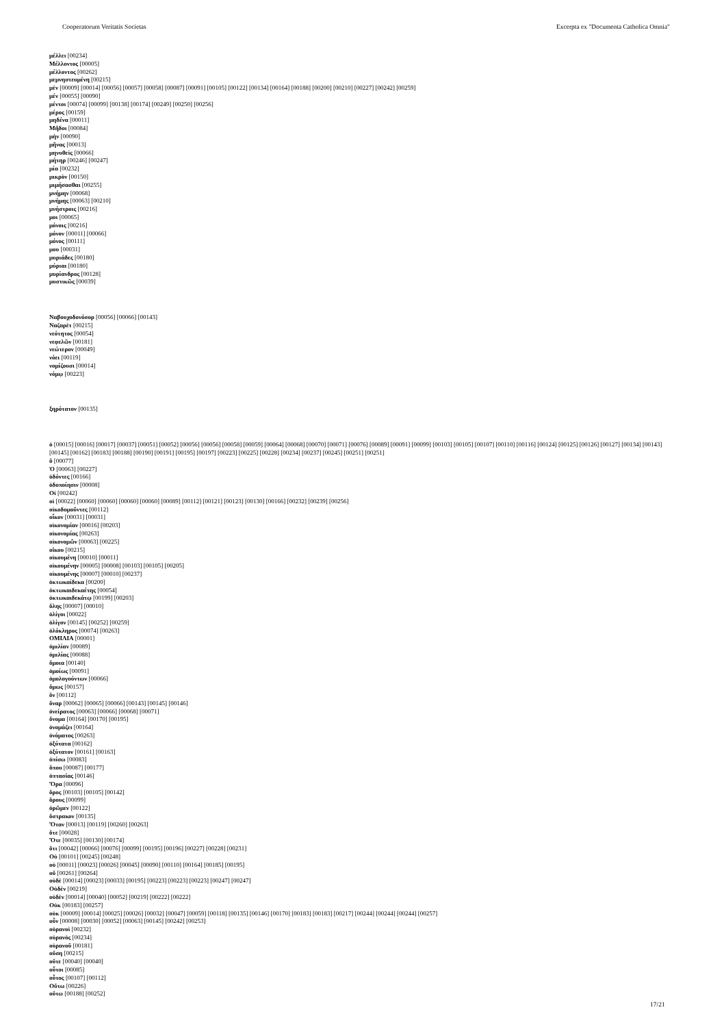Cooperatorum Veritatis Societas Excerpta ex "Documenta Catholica Omnia"
μέλλει [00234]
Μέλλοντος [00005]
μέλλοντος [00262]
μεμνηστευμένη [00215]
μὲν [00009] [00014] [00056] [00057] [00058] [00087] [00091] [00105] [00122] [00134] [00164] [00188] [00200] [00210] [00227] [00242] [00259]
μέν [00055] [00090]
μέντοι [00074] [00099] [00138] [00174] [00249] [00250] [00256]
μέρος [00159]
μηδένα [00011]
Μῆδοι [00084]
μὴν [00090]
μῆνας [00013]
μηνυθεὶς [00066]
μήτηρ [00246] [00247]
μία [00232]
μικρὸν [00150]
μιμήσασθαι [00255]
μνήμην [00068]
μνήμης [00063] [00210]
μνήστροις [00216]
μοι [00065]
μόνοις [00216]
μόνον [00011] [00066]
μόνος [00111]
μου [00031]
μυριάδες [00180]
μύριαι [00180]
μυρίανδρος [00128]
μυστικῶς [00039]
Ναβουχοδονόσορ [00056] [00066] [00143]
Ναζαρὲτ [00215]
νεότητος [00054]
νεφελῶν [00181]
νεώτερον [00049]
νόει [00119]
νομίζουσι [00014]
νόμῳ [00223]
ξηρότατον [00135]
ὁ [00015] [00016] [00017] [00037] [00051] [00052] [00056] [00056] [00058] [00059] [00064] [00068] [00070] [00071] [00076] [00089] [00091] [00099] [00103] [00105] [00107] [00110] [00116] [00124] [00125] [00126] [00127] [00134] [00143] [00145] [00162] [00183] [00188] [00190] [00191] [00195] [00197] [00223] [00225] [00228] [00234] [00237] [00245] [00251] [00251]
ὃ [00077]
Ὁ [00063] [00227]
ὀδόντες [00166]
ὁδοποίησιν [00008]
Οἱ [00242]
οἱ [00022] [00060] [00060] [00060] [00060] [00089] [00112] [00121] [00123] [00130] [00166] [00232] [00239] [00256]
οἰκοδομοῦντες [00112]
οἶκον [00031] [00031]
οἰκονομίαν [00016] [00203]
οἰκονομίας [00263]
οἰκονομῶν [00063] [00225]
οἴκου [00215]
οἰκουμένη [00010] [00011]
οἰκουμένην [00005] [00008] [00103] [00105] [00205]
οἰκουμένης [00007] [00010] [00237]
ὀκτωκαίδεκα [00200]
ὀκτωκαιδεκαέτης [00054]
ὀκτωκαιδεκάτῳ [00199] [00203]
ὅλης [00007] [00010]
ὀλίγοι [00022]
ὀλίγον [00145] [00252] [00259]
ὁλόκληρος [00074] [00263]
ΟΜΙΛΙΑ [00001]
ὁμιλίαν [00089]
ὁμιλίας [00088]
ὅμοια [00140]
ὁμοίως [00091]
ὁμολογούντων [00066]
ὅμως [00157]
ὃν [00112]
ὄναρ [00062] [00065] [00066] [00143] [00145] [00146]
ὀνείρατος [00063] [00066] [00068] [00071]
ὄνομα [00164] [00170] [00195]
ὀνομάζει [00164]
ὀνόματος [00263]
ὀξύτατα [00162]
ὀξύτατον [00161] [00163]
ὀπίσω [00083]
ὅπου [00087] [00177]
ὀπτασίας [00146]
Ὅρα [00096]
ὄρος [00103] [00105] [00142]
ὄρους [00099]
ὁρῶμεν [00122]
ὄστρακον [00135]
Ὅταν [00013] [00119] [00260] [00263]
ὅτε [00028]
Ὅτε [00035] [00130] [00174]
ὅτι [00042] [00066] [00076] [00099] [00195] [00196] [00227] [00228] [00231]
Οὐ [00101] [00245] [00248]
οὐ [00011] [00023] [00026] [00045] [00090] [00110] [00164] [00185] [00195]
οὔ [00261] [00264]
οὐδὲ [00014] [00023] [00033] [00195] [00223] [00223] [00223] [00247] [00247]
Οὐδὲν [00219]
οὐδὲν [00014] [00040] [00052] [00219] [00222] [00222]
Οὐκ [00183] [00257]
οὐκ [00009] [00014] [00025] [00026] [00032] [00047] [00059] [00118] [00135] [00146] [00170] [00183] [00183] [00217] [00244] [00244] [00244] [00257]
οὖν [00008] [00030] [00052] [00063] [00145] [00242] [00253]
οὐρανοὶ [00232]
οὐρανὸς [00234]
οὐρανοῦ [00181]
οὔση [00215]
οὔτε [00040] [00040]
οὗτοι [00085]
οὗτος [00107] [00112]
Οὕτω [00226]
οὕτω [00188] [00252]
17/21